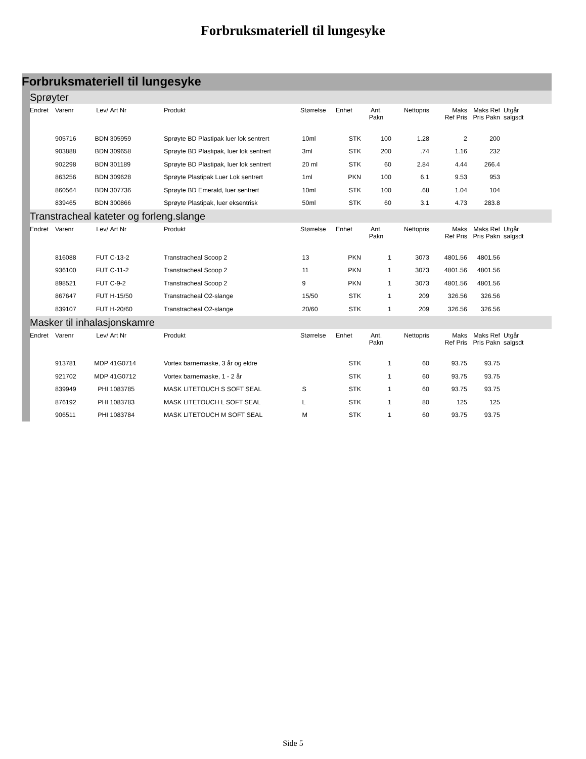Forbruksmateriell til lungesyke
Forbruksmateriell til lungesyke
Sprøyter
| Endret | Varenr | Lev/ | Art Nr | Produkt | Størrelse | Enhet | Ant. Pakn | Nettopris | Maks Ref Pris | Maks Ref Pris Pakn | Utgår salgsdt |
| --- | --- | --- | --- | --- | --- | --- | --- | --- | --- | --- | --- |
| | 905716 | BDN | 305959 | Sprøyte BD Plastipak luer lok sentrert | 10ml | STK | 100 | 1.28 | 2 | 200 | |
| | 903888 | BDN | 309658 | Sprøyte BD Plastipak, luer lok sentrert | 3ml | STK | 200 | .74 | 1.16 | 232 | |
| | 902298 | BDN | 301189 | Sprøyte BD Plastipak, luer lok sentrert | 20 ml | STK | 60 | 2.84 | 4.44 | 266.4 | |
| | 863256 | BDN | 309628 | Sprøyte Plastipak Luer Lok sentrert | 1ml | PKN | 100 | 6.1 | 9.53 | 953 | |
| | 860564 | BDN | 307736 | Sprøyte BD Emerald, luer sentrert | 10ml | STK | 100 | .68 | 1.04 | 104 | |
| | 839465 | BDN | 300866 | Sprøyte Plastipak, luer eksentrisk | 50ml | STK | 60 | 3.1 | 4.73 | 283.8 | |
Transtracheal kateter og forleng.slange
| Endret | Varenr | Lev/ | Art Nr | Produkt | Størrelse | Enhet | Ant. Pakn | Nettopris | Maks Ref Pris | Maks Ref Pris Pakn | Utgår salgsdt |
| --- | --- | --- | --- | --- | --- | --- | --- | --- | --- | --- | --- |
| | 816088 | FUT | C-13-2 | Transtracheal Scoop 2 | 13 | PKN | 1 | 3073 | 4801.56 | 4801.56 | |
| | 936100 | FUT | C-11-2 | Transtracheal Scoop 2 | 11 | PKN | 1 | 3073 | 4801.56 | 4801.56 | |
| | 898521 | FUT | C-9-2 | Transtracheal Scoop 2 | 9 | PKN | 1 | 3073 | 4801.56 | 4801.56 | |
| | 867647 | FUT | H-15/50 | Transtracheal O2-slange | 15/50 | STK | 1 | 209 | 326.56 | 326.56 | |
| | 839107 | FUT | H-20/60 | Transtracheal O2-slange | 20/60 | STK | 1 | 209 | 326.56 | 326.56 | |
Masker til inhalasjonskamre
| Endret | Varenr | Lev/ | Art Nr | Produkt | Størrelse | Enhet | Ant. Pakn | Nettopris | Maks Ref Pris | Maks Ref Pris Pakn | Utgår salgsdt |
| --- | --- | --- | --- | --- | --- | --- | --- | --- | --- | --- | --- |
| | 913781 | MDP | 41G0714 | Vortex barnemaske, 3 år og eldre | | STK | 1 | 60 | 93.75 | 93.75 | |
| | 921702 | MDP | 41G0712 | Vortex barnemaske, 1 - 2 år | | STK | 1 | 60 | 93.75 | 93.75 | |
| | 839949 | PHI | 1083785 | MASK LITETOUCH S SOFT SEAL | S | STK | 1 | 60 | 93.75 | 93.75 | |
| | 876192 | PHI | 1083783 | MASK LITETOUCH L SOFT SEAL | L | STK | 1 | 80 | 125 | 125 | |
| | 906511 | PHI | 1083784 | MASK LITETOUCH M SOFT SEAL | M | STK | 1 | 60 | 93.75 | 93.75 | |
Side 5